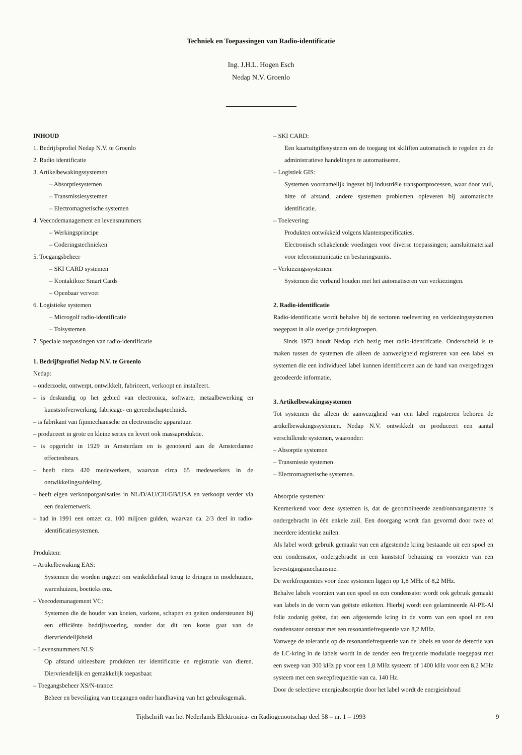Techniek en Toepassingen van Radio-identificatie
Ing. J.H.L. Hogen Esch
Nedap N.V. Groenlo
INHOUD
1. Bedrijfsprofiel Nedap N.V. te Groenlo
2. Radio identificatie
3. Artikelbewakingssystemen
– Absorptiesystemen
– Transmissiesystemen
– Electromagnetische systemen
4. Veecodemanagement en levensnummers
– Werkingsprincipe
– Coderingstechnieken
5. Toegangsbeheer
– SKI CARD systemen
– Kontaktloze Smart Cards
– Openbaar vervoer
6. Logistieke systemen
– Microgolf radio-identificatie
– Tolsystemen
7. Speciale toepassingen van radio-identificatie
1. Bedrijfsprofiel Nedap N.V. te Groenlo
Nedap:
– onderzoekt, ontwerpt, ontwikkelt, fabriceert, verkoopt en installeert.
– is deskundig op het gebied van electronica, software, metaalbewerking en kunststofverwerking, fabricage- en gereedschaptechniek.
– is fabrikant van fijnmechanische en electronische apparatuur.
– produceert in grote en kleine series en levert ook massaproduktie.
– is opgericht in 1929 in Amsterdam en is genoteerd aan de Amsterdamse effectenbeurs.
– heeft circa 420 medewerkers, waarvan circa 65 medewerkers in de ontwikkelingsafdeling.
– heeft eigen verkooporganisaties in NL/D/AU/CH/GB/USA en verkoopt verder via een dealernetwerk.
– had in 1991 een omzet ca. 100 miljoen gulden, waarvan ca. 2/3 deel in radio-identificatiesystemen.
Produkten:
– Artikelbewaking EAS:
Systemen die worden ingezet om winkeldiefstal terug te dringen in modehuizen, warenhuizen, boetieks enz.
– Veecodemanagement VC:
Systemen die de houder van koeien, varkens, schapen en geiten ondersteunen bij een efficiënte bedrijfsvoering, zonder dat dit ten koste gaat van de diervriendelijkheid.
– Levensnummers NLS:
Op afstand uitleesbare produkten ter identificatie en registratie van dieren. Diervriendelijk en gemakkelijk toepasbaar.
– Toegangsbeheer XS/N-trance:
Beheer en beveiliging van toegangen onder handhaving van het gebruiksgemak.
– SKI CARD:
Een kaartuitgiftesysteem om de toegang tot skiliften automatisch te regelen en de administratieve handelingen te automatiseren.
– Logistiek GIS:
Systemen voornamelijk ingezet bij industriële transportprocessen, waar door vuil, hitte of afstand, andere systemen problemen opleveren bij automatische identificatie.
– Toelevering:
Produkten ontwikkeld volgens klantenspecificaties.
Electronisch schakelende voedingen voor diverse toepassingen; aansluitmateriaal voor telecommunicatie en besturingsunits.
– Verkiezingssystemen:
Systemen die verband houden met het automatiseren van verkiezingen.
2. Radio-identificatie
Radio-identificatie wordt behalve bij de sectoren toelevering en verkiezingssystemen toegepast in alle overige produktgroepen.
Sinds 1973 houdt Nedap zich bezig met radio-identificatie. Onderscheid is te maken tussen de systemen die alleen de aanwezigheid registreren van een label en systemen die een individueel label kunnen identificeren aan de hand van overgedragen gecodeerde informatie.
3. Artikelbewakingssystemen
Tot systemen die alleen de aanwezigheid van een label registreren behoren de artikelbewakingssystemen. Nedap N.V. ontwikkelt en produceert een aantal verschillende systemen, waaronder:
– Absorptie systemen
– Transmissie systemen
– Electromagnetische systemen.
Absorptie systemen:
Kenmerkend voor deze systemen is, dat de gecombineerde zend/ontvangantenne is ondergebracht in één enkele zuil. Een doorgang wordt dan gevormd door twee of meerdere identieke zuilen.
Als label wordt gebruik gemaakt van een afgestemde kring bestaande uit een spoel en een condensator, ondergebracht in een kunststof behuizing en voorzien van een bevestigingsmechanisme.
De werkfrequenties voor deze systemen liggen op 1,8 MHz of 8,2 MHz.
Behalve labels voorzien van een spoel en een condensator wordt ook gebruik gemaakt van labels in de vorm van geëtste etiketten. Hierbij wordt een gelamineerde Al-PE-Al folie zodanig geëtst, dat een afgestemde kring in de vorm van een spoel en een condensator ontstaat met een resonantiefrequentie van 8,2 MHz.
Vanwege de tolerantie op de resonantiefrequentie van de labels en voor de detectie van de LC-kring in de labels wordt in de zender een frequentie modulatie toegepast met een sweep van 300 kHz pp voor een 1,8 MHz systeem of 1400 kHz voor een 8,2 MHz systeem met een sweepfrequentie van ca. 140 Hz.
Door de selectieve energieabsorptie door het label wordt de energieinhoud
Tijdschrift van het Nederlands Elektronica- en Radiogenootschap deel 58 – nr. 1 – 1993 9